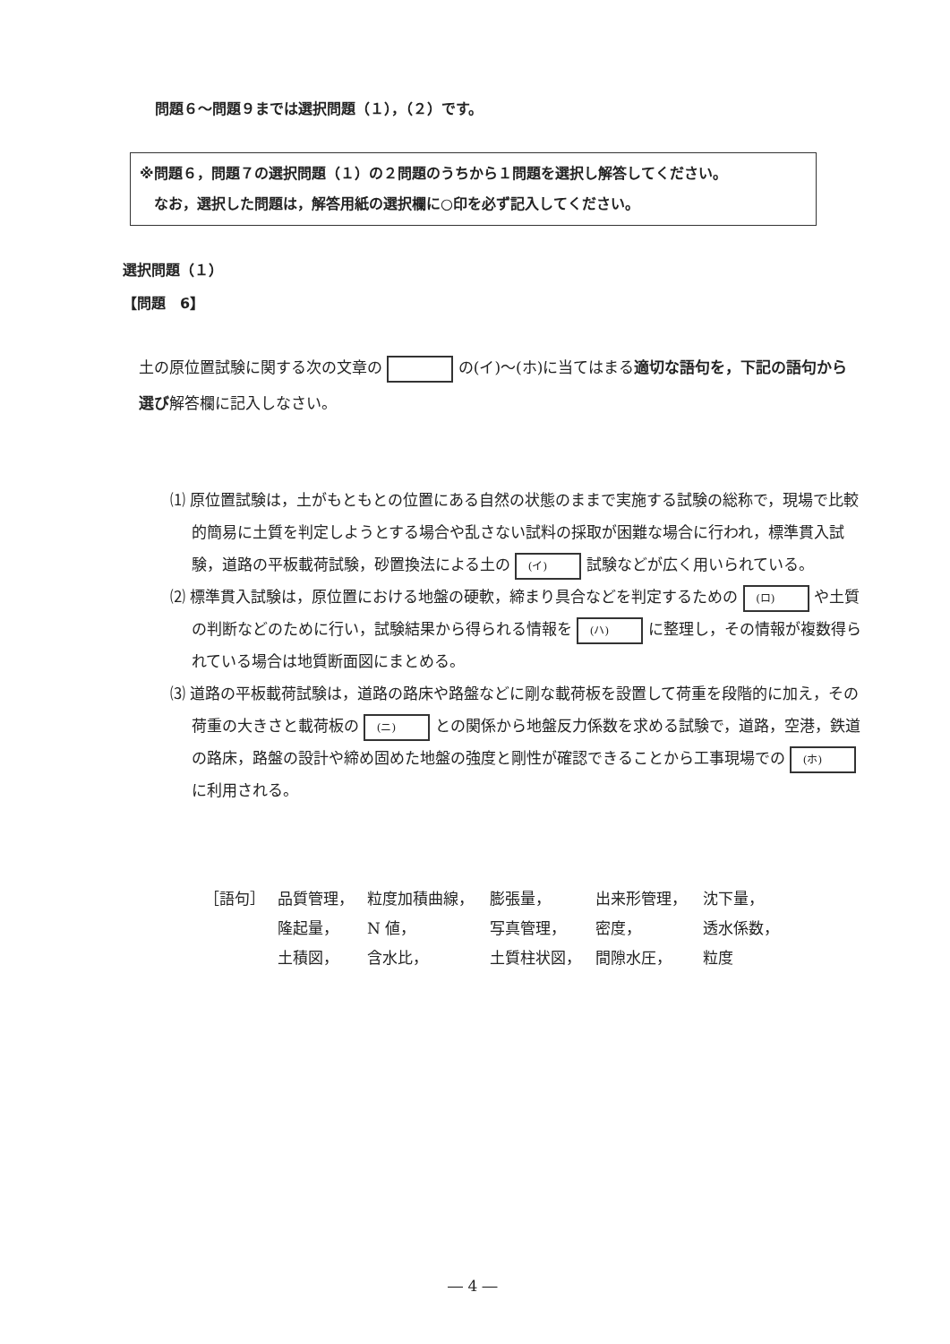問題６～問題９までは選択問題（１），（２）です。
※問題６，問題７の選択問題（１）の２問題のうちから１問題を選択し解答してください。
　なお，選択した問題は，解答用紙の選択欄に○印を必ず記入してください。
選択問題（１）
【問題　6】
土の原位置試験に関する次の文章の の(イ)～(ホ)に当てはまる適切な語句を，下記の語句から選び解答欄に記入しなさい。
⑴ 原位置試験は，土がもともとの位置にある自然の状態のままで実施する試験の総称で，現場で比較的簡易に土質を判定しようとする場合や乱さない試料の採取が困難な場合に行われ，標準貫入試験，道路の平板載荷試験，砂置換法による土の (イ) 試験などが広く用いられている。
⑵ 標準貫入試験は，原位置における地盤の硬軟，締まり具合などを判定するための (ロ) や土質の判断などのために行い，試験結果から得られる情報を (ハ) に整理し，その情報が複数得られている場合は地質断面図にまとめる。
⑶ 道路の平板載荷試験は，道路の路床や路盤などに剛な載荷板を設置して荷重を段階的に加え，その荷重の大きさと載荷板の (ニ) との関係から地盤反力係数を求める試験で，道路，空港，鉄道の路床，路盤の設計や締め固めた地盤の強度と剛性が確認できることから工事現場での (ホ) に利用される。
| ［語句］ | 品質管理， | 粒度加積曲線， | 膨張量， | 出来形管理， | 沈下量， |
| | 隆起量， | N 値， | 写真管理， | 密度， | 透水係数， |
| | 土積図， | 含水比， | 土質柱状図， | 間隙水圧， | 粒度 |
― 4 ―